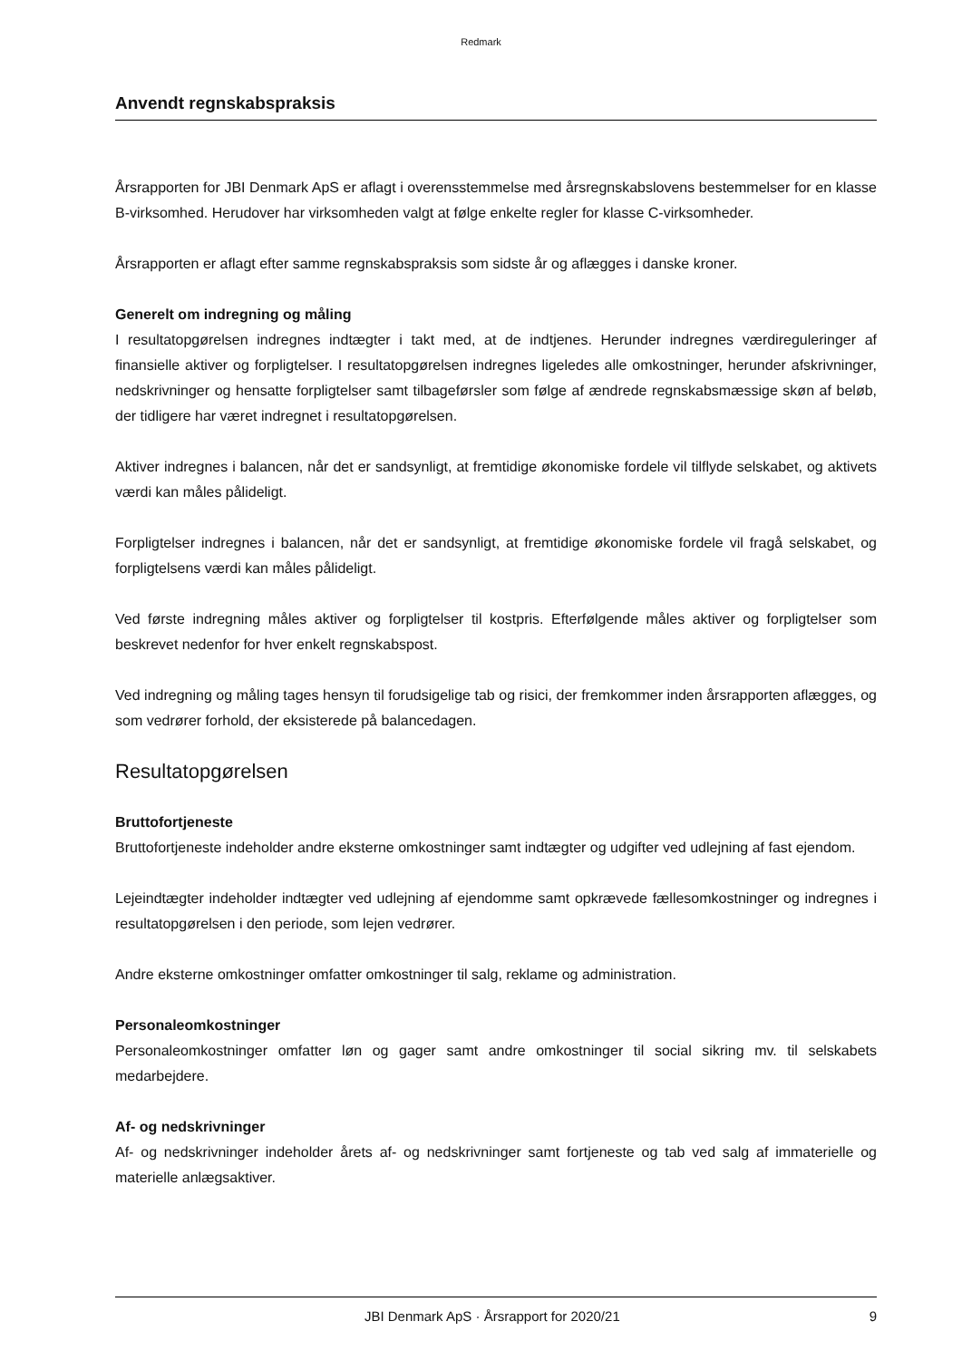Redmark
Anvendt regnskabspraksis
Årsrapporten for JBI Denmark ApS er aflagt i overensstemmelse med årsregnskabslovens bestemmelser for en klasse B-virksomhed. Herudover har virksomheden valgt at følge enkelte regler for klasse C-virksomheder.
Årsrapporten er aflagt efter samme regnskabspraksis som sidste år og aflægges i danske kroner.
Generelt om indregning og måling
I resultatopgørelsen indregnes indtægter i takt med, at de indtjenes. Herunder indregnes værdireguleringer af finansielle aktiver og forpligtelser. I resultatopgørelsen indregnes ligeledes alle omkostninger, herunder afskrivninger, nedskrivninger og hensatte forpligtelser samt tilbageførsler som følge af ændrede regnskabsmæssige skøn af beløb, der tidligere har været indregnet i resultatopgørelsen.
Aktiver indregnes i balancen, når det er sandsynligt, at fremtidige økonomiske fordele vil tilflyde selskabet, og aktivets værdi kan måles pålideligt.
Forpligtelser indregnes i balancen, når det er sandsynligt, at fremtidige økonomiske fordele vil fragå selskabet, og forpligtelsens værdi kan måles pålideligt.
Ved første indregning måles aktiver og forpligtelser til kostpris. Efterfølgende måles aktiver og forpligtelser som beskrevet nedenfor for hver enkelt regnskabspost.
Ved indregning og måling tages hensyn til forudsigelige tab og risici, der fremkommer inden årsrapporten aflægges, og som vedrører forhold, der eksisterede på balancedagen.
Resultatopgørelsen
Bruttofortjeneste
Bruttofortjeneste indeholder andre eksterne omkostninger samt indtægter og udgifter ved udlejning af fast ejendom.
Lejeindtægter indeholder indtægter ved udlejning af ejendomme samt opkrævede fællesomkostninger og indregnes i resultatopgørelsen i den periode, som lejen vedrører.
Andre eksterne omkostninger omfatter omkostninger til salg, reklame og administration.
Personaleomkostninger
Personaleomkostninger omfatter løn og gager samt andre omkostninger til social sikring mv. til selskabets medarbejdere.
Af- og nedskrivninger
Af- og nedskrivninger indeholder årets af- og nedskrivninger samt fortjeneste og tab ved salg af immaterielle og materielle anlægsaktiver.
JBI Denmark ApS · Årsrapport for 2020/21 9